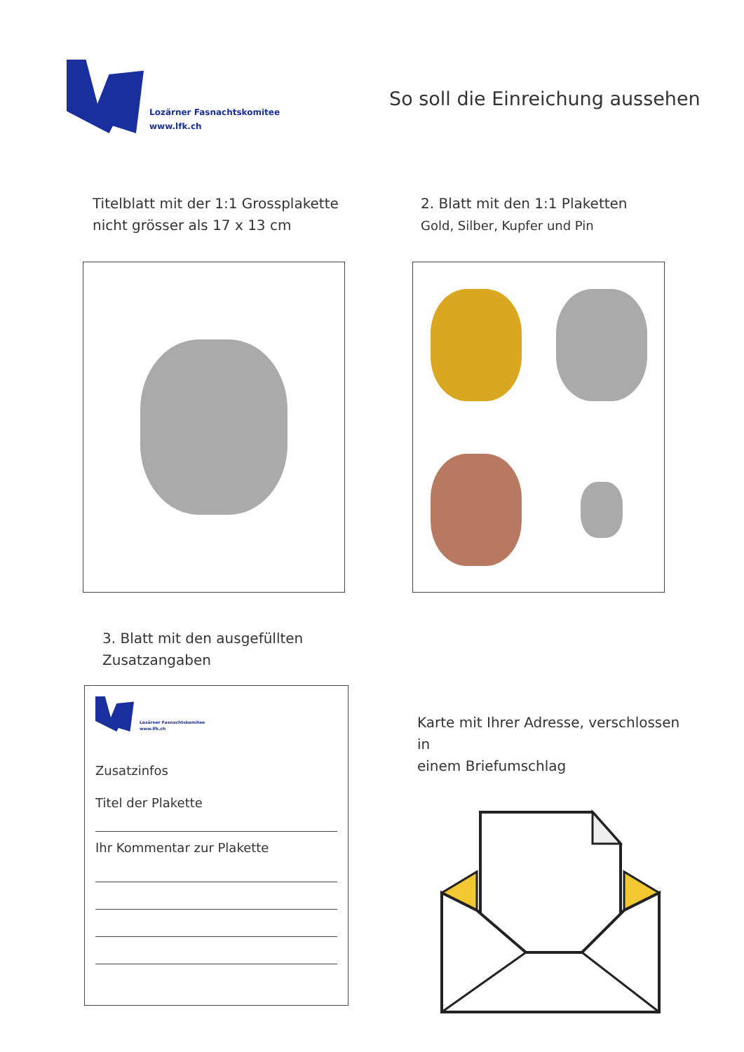Lozärner Fasnachtskomitee
www.lfk.ch
So soll die Einreichung aussehen
Titelblatt mit der 1:1 Grossplakette
nicht grösser als 17 x 13 cm
2. Blatt mit den 1:1 Plaketten
Gold, Silber, Kupfer und Pin
3. Blatt mit den ausgefüllten
Zusatzangaben
Lozärner Fasnachtskomitee
www.lfk.ch
Zusatzinfos
Titel der Plakette
Ihr Kommentar zur Plakette
Karte mit Ihrer Adresse, verschlossen in
einem Briefumschlag